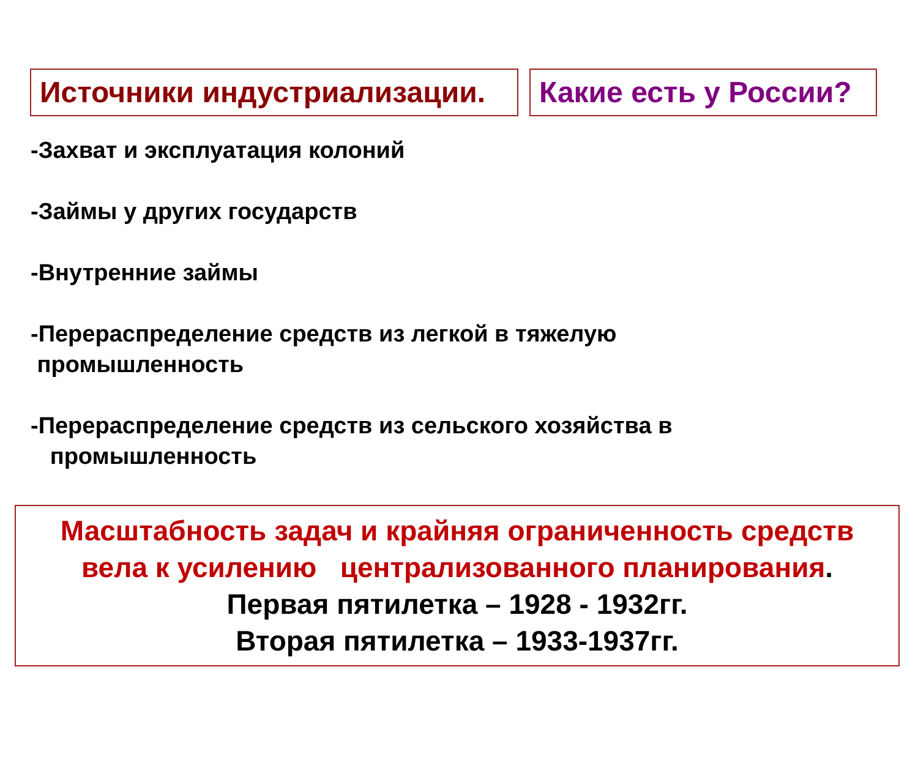Источники индустриализации.
Какие есть у России?
-Захват и эксплуатация колоний
-Займы у других государств
-Внутренние займы
-Перераспределение средств из легкой в тяжелую
промышленность
-Перераспределение средств из сельского хозяйства в
промышленность
Масштабность задач и крайняя ограниченность средств
вела к усилению централизованного планирования.
Первая пятилетка – 1928 - 1932гг.
Вторая пятилетка – 1933-1937гг.